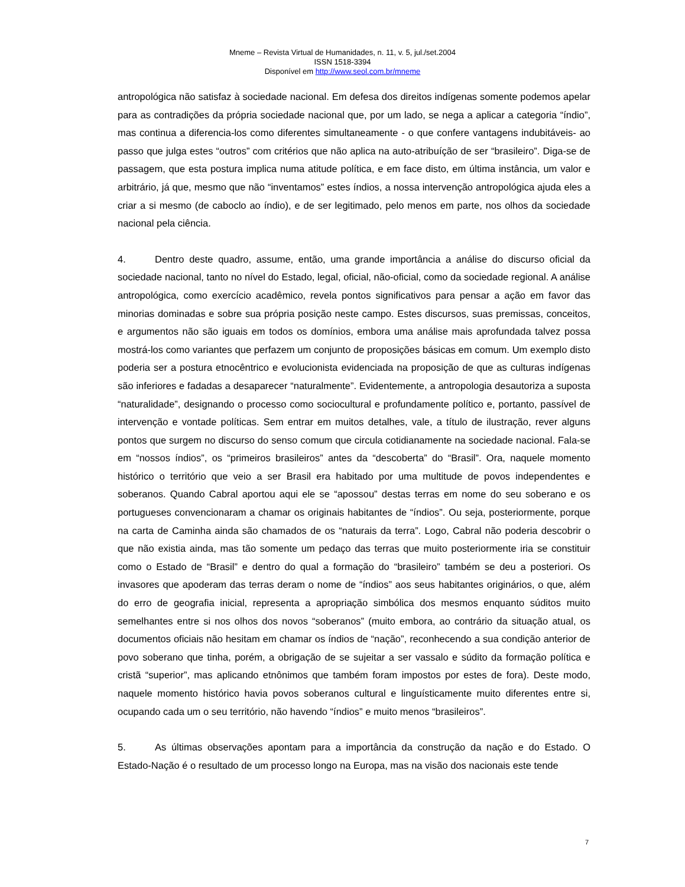Mneme – Revista Virtual de Humanidades, n. 11, v. 5, jul./set.2004
ISSN 1518-3394
Disponível em http://www.seol.com.br/mneme
antropológica não satisfaz à sociedade nacional. Em defesa dos direitos indígenas somente podemos apelar para as contradições da própria sociedade nacional que, por um lado, se nega a aplicar a categoria “índio”, mas continua a diferencia-los como diferentes simultaneamente - o que confere vantagens indubitáveis- ao passo que julga estes “outros” com critérios que não aplica na auto-atribuíção de ser “brasileiro”. Diga-se de passagem, que esta postura implica numa atitude política, e em face disto, em última instância, um valor e arbitrário, já que, mesmo que não “inventamos” estes índios, a nossa intervenção antropológica ajuda eles a criar a si mesmo (de caboclo ao índio), e de ser legitimado, pelo menos em parte, nos olhos da sociedade nacional pela ciência.
4. Dentro deste quadro, assume, então, uma grande importância a análise do discurso oficial da sociedade nacional, tanto no nível do Estado, legal, oficial, não-oficial, como da sociedade regional. A análise antropológica, como exercício acadêmico, revela pontos significativos para pensar a ação em favor das minorias dominadas e sobre sua própria posição neste campo. Estes discursos, suas premissas, conceitos, e argumentos não são iguais em todos os domínios, embora uma análise mais aprofundada talvez possa mostrá-los como variantes que perfazem um conjunto de proposições básicas em comum. Um exemplo disto poderia ser a postura etnocêntrico e evolucionista evidenciada na proposição de que as culturas indígenas são inferiores e fadadas a desaparecer “naturalmente”. Evidentemente, a antropologia desautoriza a suposta “naturalidade”, designando o processo como sociocultural e profundamente político e, portanto, passível de intervenção e vontade políticas. Sem entrar em muitos detalhes, vale, a título de ilustração, rever alguns pontos que surgem no discurso do senso comum que circula cotidianamente na sociedade nacional. Fala-se em “nossos índios”, os “primeiros brasileiros” antes da “descoberta” do “Brasil”. Ora, naquele momento histórico o território que veio a ser Brasil era habitado por uma multitude de povos independentes e soberanos. Quando Cabral aportou aqui ele se “apossou” destas terras em nome do seu soberano e os portugueses convencionaram a chamar os originais habitantes de “índios”. Ou seja, posteriormente, porque na carta de Caminha ainda são chamados de os “naturais da terra”. Logo, Cabral não poderia descobrir o que não existia ainda, mas tão somente um pedaço das terras que muito posteriormente iria se constituir como o Estado de “Brasil” e dentro do qual a formação do “brasileiro” também se deu a posteriori. Os invasores que apoderam das terras deram o nome de “índios” aos seus habitantes originários, o que, além do erro de geografia inicial, representa a apropriação simbólica dos mesmos enquanto súditos muito semelhantes entre si nos olhos dos novos “soberanos” (muito embora, ao contrário da situação atual, os documentos oficiais não hesitam em chamar os índios de “nação”, reconhecendo a sua condição anterior de povo soberano que tinha, porém, a obrigação de se sujeitar a ser vassalo e súdito da formação política e cristã “superior”, mas aplicando etnônimos que também foram impostos por estes de fora). Deste modo, naquele momento histórico havia povos soberanos cultural e linguísticamente muito diferentes entre si, ocupando cada um o seu território, não havendo “índios” e muito menos “brasileiros”.
5. As últimas observações apontam para a importância da construção da nação e do Estado. O Estado-Nação é o resultado de um processo longo na Europa, mas na visão dos nacionais este tende
7